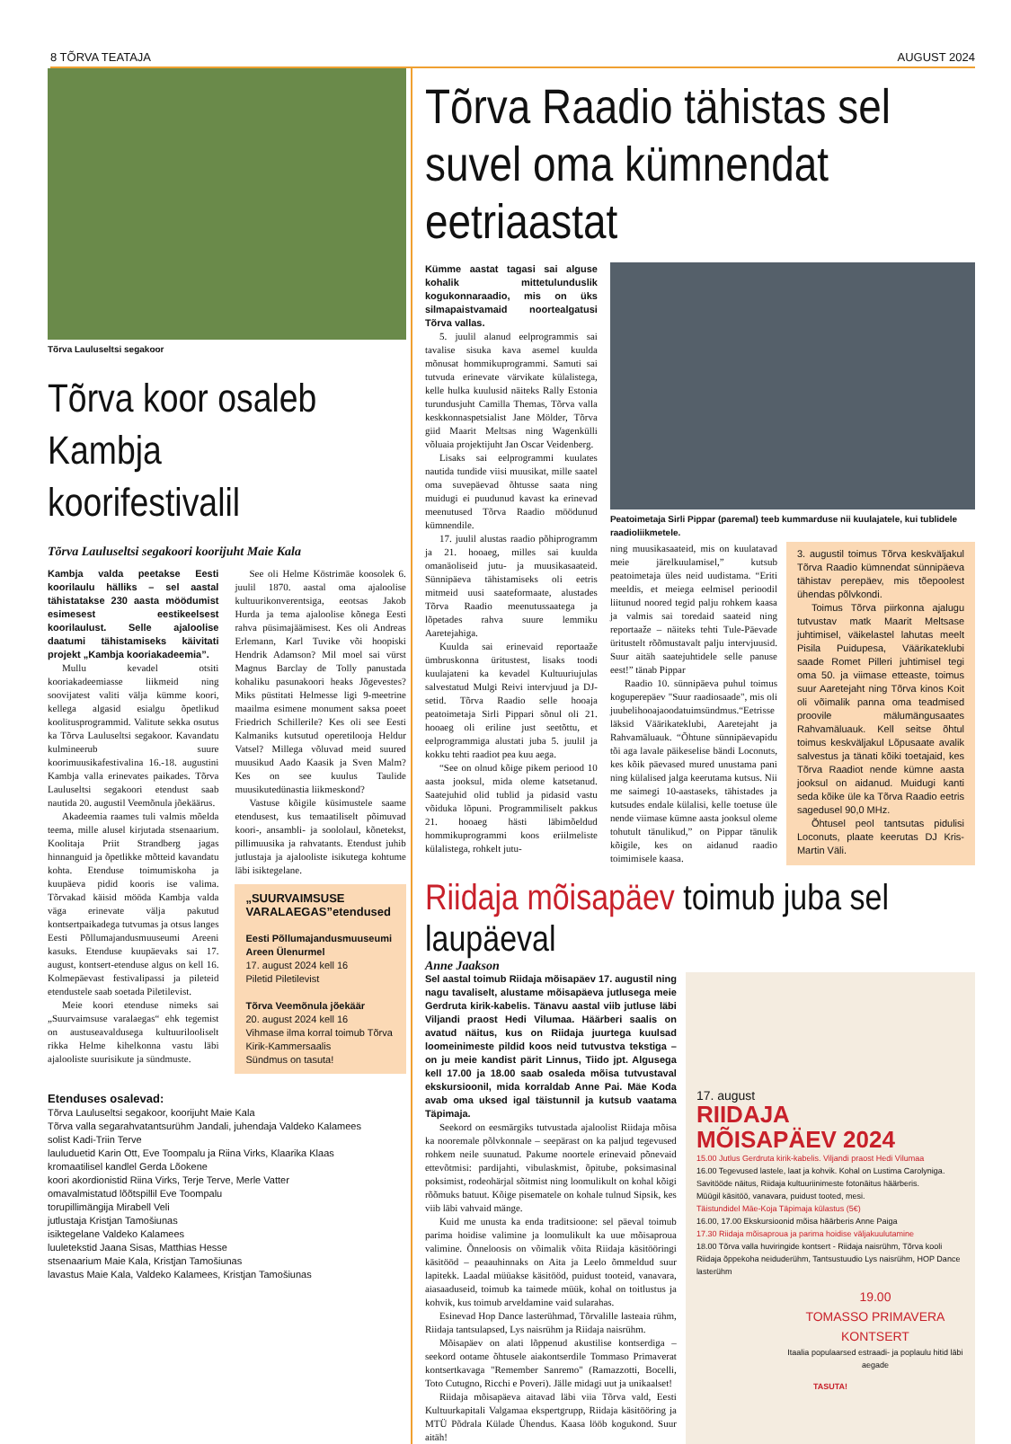8 TÕRVA TEATAJA AUGUST 2024
Tõrva Lauluseltsi segakoor
Tõrva koor osaleb Kambja koorifestivalil
Tõrva Lauluseltsi segakoori koorijuht Maie Kala
Kambja valda peetakse Eesti koorilaulu hälliks – sel aastal tähistatakse 230 aasta möödumist esimesest eestikeelsest koorilaulust. Selle ajaloolise daatumi tähistamiseks käivitati projekt „Kambja kooriakadeemia”.
Mullu kevadel otsiti kooriakadeemiasse liikmeid ning soovijatest valiti välja kümme koori, kellega algasid esialgu õpetlikud koolitusprogrammid. Valitute sekka osutus ka Tõrva Lauluseltsi segakoor. Kavandatu kulmineerub suure koorimuusikafestivalina 16.-18. augustini Kambja valla erinevates paikades. Tõrva Lauluseltsi segakoori etendust saab nautida 20. augustil Veemõnula jõekäärus.
Akadeemia raames tuli valmis mõelda teema, mille alusel kirjutada stsenaarium. Koolitaja Priit Strandberg jagas hinnanguid ja õpetlikke mõtteid kavandatu kohta. Etenduse toimumiskoha ja kuupäeva pidid kooris ise valima. Tõrvakad käisid mööda Kambja valda väga erinevate välja pakutud kontsertpaikadega tutvumas ja otsus langes Eesti Põllumajandusmuuseumi Areeni kasuks. Etenduse kuupäevaks sai 17. august, kontsert-etenduse algus on kell 16. Kolmepäevast festivalipassi ja pileteid etendustele saab soetada Piletilevist.
Meie koori etenduse nimeks sai „Suurvaimsuse varalaegas“ ehk tegemist on austuseavaldusega kultuurilooliselt rikka Helme kihelkonna vastu läbi ajalooliste suurisikute ja sündmuste.
See oli Helme Köstrimäe koosolek 6. juulil 1870. aastal oma ajaloolise kultuurikonverentsiga, eeotsas Jakob Hurda ja tema ajaloolise kõnega Eesti rahva püsimajäämisest. Kes oli Andreas Erlemann, Karl Tuvike või hoopiski Hendrik Adamson? Mil moel sai vürst Magnus Barclay de Tolly panustada kohaliku pasunakoori heaks Jõgevestes? Miks püstitati Helmesse ligi 9-meetrine maailma esimene monument saksa poeet Friedrich Schillerile? Kes oli see Eesti Kalmaniks kutsutud operetilooja Heldur Vatsel? Millega võluvad meid suured muusikud Aado Kaasik ja Sven Malm? Kes on see kuulus Taulide muusikutedünastia liikmeskond?
Vastuse kõigile küsimustele saame etendusest, kus temaatiliselt põimuvad koori-, ansambli- ja soololaul, kõnetekst, pillimuusika ja rahvatants. Etendust juhib jutlustaja ja ajalooliste isikutega kohtume läbi isiktegelane.
„SUURVAIMSUSE VARALAEGAS”etendused
Eesti Põllumajandusmuuseumi Areen Ülenurmel
17. august 2024 kell 16
Piletid Piletilevist
Tõrva Veemõnula jõekäär
20. august 2024 kell 16
Vihmase ilma korral toimub Tõrva Kirik-Kammersaalis
Sündmus on tasuta!
Etenduses osalevad:
Tõrva Lauluseltsi segakoor, koorijuht Maie Kala
Tõrva valla segarahvatantsurühm Jandali, juhendaja Valdeko Kalamees
solist Kadi-Triin Terve
lauluduetid Karin Ott, Eve Toompalu ja Riina Virks, Klaarika Klaas
kromaatilisel kandlel Gerda Lõokene
koori akordionistid Riina Virks, Terje Terve, Merle Vatter
omavalmistatud lõõtspillil Eve Toompalu
torupillimängija Mirabell Veli
jutlustaja Kristjan Tamošiunas
isiktegelane Valdeko Kalamees
luuletekstid Jaana Sisas, Matthias Hesse
stsenaarium Maie Kala, Kristjan Tamošiunas
lavastus Maie Kala, Valdeko Kalamees, Kristjan Tamošiunas
Tõrva Raadio tähistas sel suvel oma kümnendat eetriaastat
Kümme aastat tagasi sai alguse kohalik mittetulunduslik kogukonnaraadio, mis on üks silmapaistvamaid noortealgatusi Tõrva vallas.
5. juulil alanud eelprogrammis sai tavalise sisuka kava asemel kuulda mõnusat hommikuprogrammi. Samuti sai tutvuda erinevate värvikate külalistega, kelle hulka kuulusid näiteks Rally Estonia turundusjuht Camilla Themas, Tõrva valla keskkonnaspetsialist Jane Mölder, Tõrva giid Maarit Meltsas ning Wagenkülli võluaia projektijuht Jan Oscar Veidenberg.
Lisaks sai eelprogrammi kuulates nautida tundide viisi muusikat, mille saatel oma suvepäevad õhtusse saata ning muidugi ei puudunud kavast ka erinevad meenutused Tõrva Raadio möödunud kümnendile.
17. juulil alustas raadio põhiprogramm ja 21. hooaeg, milles sai kuulda omanäoliseid jutu- ja muusikasaateid. Sünnipäeva tähistamiseks oli eetris mitmeid uusi saateformaate, alustades Tõrva Raadio meenutussaatega ja lõpetades rahva suure lemmiku Aaretejahiga.
Kuulda sai erinevaid reportaaže ümbruskonna üritustest, lisaks toodi kuulajateni ka kevadel Kultuuriujulas salvestatud Mulgi Reivi intervjuud ja DJ-setid. Tõrva Raadio selle hooaja peatoimetaja Sirli Pippari sõnul oli 21. hooaeg oli eriline just seetõttu, et eelprogrammiga alustati juba 5. juulil ja kokku tehti raadiot pea kuu aega.
“See on olnud kõige pikem periood 10 aasta jooksul, mida oleme katsetanud. Saatejuhid olid tublid ja pidasid vastu võiduka lõpuni. Programmiliselt pakkus 21. hooaeg hästi läbimõeldud hommikuprogrammi koos eriilmeliste külalistega, rohkelt jutu-
Peatoimetaja Sirli Pippar (paremal) teeb kummarduse nii kuulajatele, kui tublidele raadioliikmetele.
ning muusikasaateid, mis on kuulatavad meie järelkuulamisel,” kutsub peatoimetaja üles neid uudistama. “Eriti meeldis, et meiega eelmisel perioodil liitunud noored tegid palju rohkem kaasa ja valmis sai toredaid saateid ning reportaaže – näiteks tehti Tule-Päevade üritustelt rõõmustavalt palju intervjuusid. Suur aitäh saatejuhtidele selle panuse eest!” tänab Pippar
Raadio 10. sünnipäeva puhul toimus koguperepäev "Suur raadiosaade", mis oli juubelihooajaoodatuimsündmus.“Eetrisse läksid Väärikateklubi, Aaretejaht ja Rahvamäluauk. “Õhtune sünnipäevapidu tõi aga lavale päikeselise bändi Loconuts, kes kõik päevased mured unustama pani ning külalised jalga keerutama kutsus. Nii me saimegi 10-aastaseks, tähistades ja kutsudes endale külalisi, kelle toetuse üle nende viimase kümne aasta jooksul oleme tohutult tänulikud,” on Pippar tänulik kõigile, kes on aidanud raadio toimimisele kaasa.
3. augustil toimus Tõrva keskväljakul Tõrva Raadio kümnendat sünnipäeva tähistav perepäev, mis tõepoolest ühendas põlvkondi.
Toimus Tõrva piirkonna ajalugu tutvustav matk Maarit Meltsase juhtimisel, väikelastel lahutas meelt Pisila Puidupesa, Väärikateklubi saade Romet Pilleri juhtimisel tegi oma 50. ja viimase etteaste, toimus suur Aaretejaht ning Tõrva kinos Koit oli võimalik panna oma teadmised proovile mälumängusaates Rahvamäluauk. Kell seitse õhtul toimus keskväljakul Lõpusaate avalik salvestus ja tänati kõiki toetajaid, kes Tõrva Raadiot nende kümne aasta jooksul on aidanud. Muidugi kanti seda kõike üle ka Tõrva Raadio eetris sagedusel 90,0 MHz.
Õhtusel peol tantsutas pidulisi Loconuts, plaate keerutas DJ Kris-Martin Väli.
Riidaja mõisapäev toimub juba sel laupäeval
Anne Jaakson
Sel aastal toimub Riidaja mõisapäev 17. augustil ning nagu tavaliselt, alustame mõisapäeva jutlusega meie Gerdruta kirik-kabelis. Tänavu aastal viib jutluse läbi Viljandi praost Hedi Vilumaa. Häärberi saalis on avatud näitus, kus on Riidaja juurtega kuulsad loomeinimeste pildid koos neid tutvustva tekstiga – on ju meie kandist pärit Linnus, Tiido jpt. Algusega kell 17.00 ja 18.00 saab osaleda mõisa tutvustaval ekskursioonil, mida korraldab Anne Pai. Mäe Koda avab oma uksed igal täistunnil ja kutsub vaatama Täpimaja.
Seekord on eesmärgiks tutvustada ajaloolist Riidaja mõisa ka nooremale põlvkonnale – seepärast on ka paljud tegevused rohkem neile suunatud. Pakume noortele erinevaid põnevaid ettevõtmisi: pardijahti, vibulaskmist, õpitube, poksimasinal poksimist, rodeohärjal sõitmist ning loomulikult on kohal kõigi rõõmuks batuut. Kõige pisematele on kohale tulnud Sipsik, kes viib läbi vahvaid mänge.
Kuid me unusta ka enda traditsioone: sel päeval toimub parima hoidise valimine ja loomulikult ka uue mõisaproua valimine. Õnneloosis on võimalik võita Riidaja käsitööringi käsitööd – peaauhinnaks on Aita ja Leelo õmmeldud suur lapitekk. Laadal müüakse käsitööd, puidust tooteid, vanavara, aiasaaduseid, toimub ka taimede müük, kohal on toitlustus ja kohvik, kus toimub arveldamine vaid sularahas.
Esinevad Hop Dance lasterühmad, Tõrvalille lasteaia rühm, Riidaja tantsulapsed, Lys naisrühm ja Riidaja naisrühm.
Mõisapäev on alati lõppenud akustilise kontserdiga – seekord ootame õhtusele aiakontserdile Tommaso Primaverat kontsertkavaga "Remember Sanremo" (Ramazzotti, Bocelli, Toto Cutugno, Ricchi e Poveri). Jälle midagi uut ja unikaalset!
Riidaja mõisapäeva aitavad läbi viia Tõrva vald, Eesti Kultuurkapitali Valgamaa ekspertgrupp, Riidaja käsitööring ja MTÜ Põdrala Külade Ühendus. Kaasa lööb kogukond. Suur aitäh!
17. august
RIIDAJA
MÕISAPÄEV 2024
15.00 Jutlus Gerdruta kirik-kabelis. Viljandi praost Hedi Vilumaa
16.00 Tegevused lastele, laat ja kohvik. Kohal on Lustima Carolyniga.
Savitööde näitus, Riidaja kultuuriinimeste fotonäitus häärberis.
Müügil käsitöö, vanavara, puidust tooted, mesi.
Täistundidel Mäe-Koja Täpimaja külastus (5€)
16.00, 17.00 Ekskursioonid mõisa häärberis Anne Paiga
17.30 Riidaja mõisaproua ja parima hoidise väljakuulutamine
18.00 Tõrva valla huviringide kontsert - Riidaja naisrühm, Tõrva kooli Riidaja õppekoha neiduderühm, Tantsustuudio Lys naisrühm, HOP Dance lasterühm
19.00
TOMASSO PRIMAVERA
KONTSERT
Itaalia populaarsed estraadi- ja poplaulu hitid läbi aegade
TASUTA!